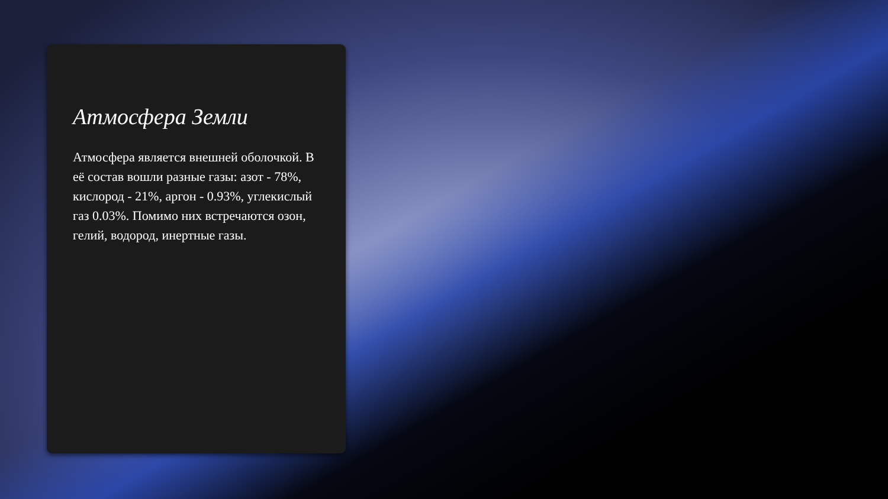Атмосфера Земли
Атмосфера является внешней оболочкой. В её состав вошли разные газы: азот - 78%, кислород - 21%, аргон - 0.93%, углекислый газ 0.03%. Помимо них встречаются озон, гелий, водород, инертные газы.